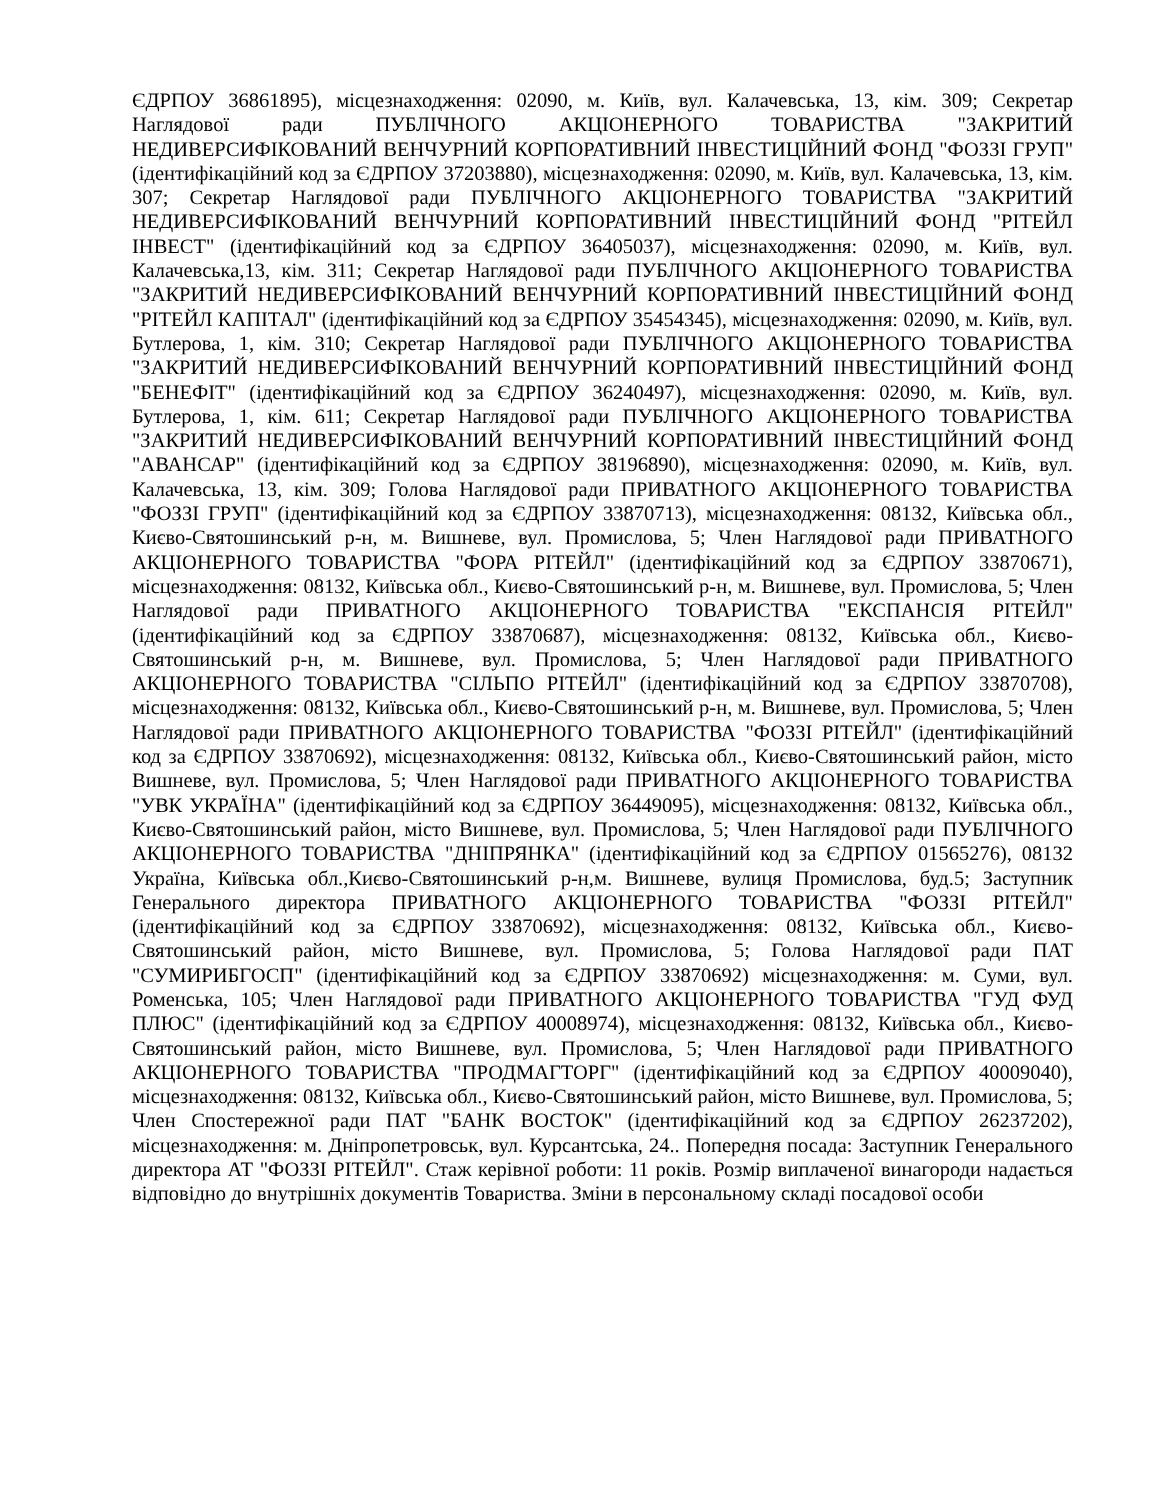ЄДРПОУ 36861895), місцезнаходження: 02090, м. Київ, вул. Калачевська, 13, кім. 309; Секретар Наглядової ради ПУБЛІЧНОГО АКЦІОНЕРНОГО ТОВАРИСТВА "ЗАКРИТИЙ НЕДИВЕРСИФІКОВАНИЙ ВЕНЧУРНИЙ КОРПОРАТИВНИЙ ІНВЕСТИЦІЙНИЙ ФОНД "ФОЗЗІ ГРУП" (ідентифікаційний код за ЄДРПОУ 37203880), місцезнаходження: 02090, м. Київ, вул. Калачевська, 13, кім. 307; Секретар Наглядової ради ПУБЛІЧНОГО АКЦІОНЕРНОГО ТОВАРИСТВА "ЗАКРИТИЙ НЕДИВЕРСИФІКОВАНИЙ ВЕНЧУРНИЙ КОРПОРАТИВНИЙ ІНВЕСТИЦІЙНИЙ ФОНД "РІТЕЙЛ ІНВЕСТ" (ідентифікаційний код за ЄДРПОУ 36405037), місцезнаходження: 02090, м. Київ, вул. Калачевська,13, кім. 311; Секретар Наглядової ради ПУБЛІЧНОГО АКЦІОНЕРНОГО ТОВАРИСТВА "ЗАКРИТИЙ НЕДИВЕРСИФІКОВАНИЙ ВЕНЧУРНИЙ КОРПОРАТИВНИЙ ІНВЕСТИЦІЙНИЙ ФОНД "РІТЕЙЛ КАПІТАЛ" (ідентифікаційний код за ЄДРПОУ 35454345), місцезнаходження: 02090, м. Київ, вул. Бутлерова, 1, кім. 310; Секретар Наглядової ради ПУБЛІЧНОГО АКЦІОНЕРНОГО ТОВАРИСТВА "ЗАКРИТИЙ НЕДИВЕРСИФІКОВАНИЙ ВЕНЧУРНИЙ КОРПОРАТИВНИЙ ІНВЕСТИЦІЙНИЙ ФОНД "БЕНЕФІТ" (ідентифікаційний код за ЄДРПОУ 36240497), місцезнаходження: 02090, м. Київ, вул. Бутлерова, 1, кім. 611; Секретар Наглядової ради ПУБЛІЧНОГО АКЦІОНЕРНОГО ТОВАРИСТВА "ЗАКРИТИЙ НЕДИВЕРСИФІКОВАНИЙ ВЕНЧУРНИЙ КОРПОРАТИВНИЙ ІНВЕСТИЦІЙНИЙ ФОНД "АВАНСАР" (ідентифікаційний код за ЄДРПОУ 38196890), місцезнаходження: 02090, м. Київ, вул. Калачевська, 13, кім. 309; Голова Наглядової ради ПРИВАТНОГО АКЦІОНЕРНОГО ТОВАРИСТВА "ФОЗЗІ ГРУП" (ідентифікаційний код за ЄДРПОУ 33870713), місцезнаходження: 08132, Київська обл., Києво-Святошинський р-н, м. Вишневе, вул. Промислова, 5; Член Наглядової ради ПРИВАТНОГО АКЦІОНЕРНОГО ТОВАРИСТВА "ФОРА РІТЕЙЛ" (ідентифікаційний код за ЄДРПОУ 33870671), місцезнаходження: 08132, Київська обл., Києво-Святошинський р-н, м. Вишневе, вул. Промислова, 5; Член Наглядової ради ПРИВАТНОГО АКЦІОНЕРНОГО ТОВАРИСТВА "ЕКСПАНСІЯ РІТЕЙЛ" (ідентифікаційний код за ЄДРПОУ 33870687), місцезнаходження: 08132, Київська обл., Києво-Святошинський р-н, м. Вишневе, вул. Промислова, 5; Член Наглядової ради ПРИВАТНОГО АКЦІОНЕРНОГО ТОВАРИСТВА "СІЛЬПО РІТЕЙЛ" (ідентифікаційний код за ЄДРПОУ 33870708), місцезнаходження: 08132, Київська обл., Києво-Святошинський р-н, м. Вишневе, вул. Промислова, 5; Член Наглядової ради ПРИВАТНОГО АКЦІОНЕРНОГО ТОВАРИСТВА "ФОЗЗІ РІТЕЙЛ" (ідентифікаційний код за ЄДРПОУ 33870692), місцезнаходження: 08132, Київська обл., Києво-Святошинський район, місто Вишневе, вул. Промислова, 5; Член Наглядової ради ПРИВАТНОГО АКЦІОНЕРНОГО ТОВАРИСТВА "УВК УКРАЇНА" (ідентифікаційний код за ЄДРПОУ 36449095), місцезнаходження: 08132, Київська обл., Києво-Святошинський район, місто Вишневе, вул. Промислова, 5; Член Наглядової ради ПУБЛІЧНОГО АКЦІОНЕРНОГО ТОВАРИСТВА "ДНІПРЯНКА" (ідентифікаційний код за ЄДРПОУ 01565276), 08132 Україна, Київська обл.,Києво-Святошинський р-н,м. Вишневе, вулиця Промислова, буд.5; Заступник Генерального директора ПРИВАТНОГО АКЦІОНЕРНОГО ТОВАРИСТВА "ФОЗЗІ РІТЕЙЛ" (ідентифікаційний код за ЄДРПОУ 33870692), місцезнаходження: 08132, Київська обл., Києво-Святошинський район, місто Вишневе, вул. Промислова, 5; Голова Наглядової ради ПАТ "СУМИРИБГОСП" (ідентифікаційний код за ЄДРПОУ 33870692) місцезнаходження: м. Суми, вул. Роменська, 105; Член Наглядової ради ПРИВАТНОГО АКЦІОНЕРНОГО ТОВАРИСТВА "ГУД ФУД ПЛЮС" (ідентифікаційний код за ЄДРПОУ 40008974), місцезнаходження: 08132, Київська обл., Києво-Святошинський район, місто Вишневе, вул. Промислова, 5; Член Наглядової ради ПРИВАТНОГО АКЦІОНЕРНОГО ТОВАРИСТВА "ПРОДМАГТОРГ" (ідентифікаційний код за ЄДРПОУ 40009040), місцезнаходження: 08132, Київська обл., Києво-Святошинський район, місто Вишневе, вул. Промислова, 5; Член Спостережної ради ПАТ "БАНК ВОСТОК" (ідентифікаційний код за ЄДРПОУ 26237202), місцезнаходження: м. Дніпропетровськ, вул. Курсантська, 24.. Попередня посада: Заступник Генерального директора АТ "ФОЗЗІ РІТЕЙЛ". Стаж керівної роботи: 11 років. Розмір виплаченої винагороди надається відповідно до внутрішніх документів Товариства. Зміни в персональному складі посадової особи